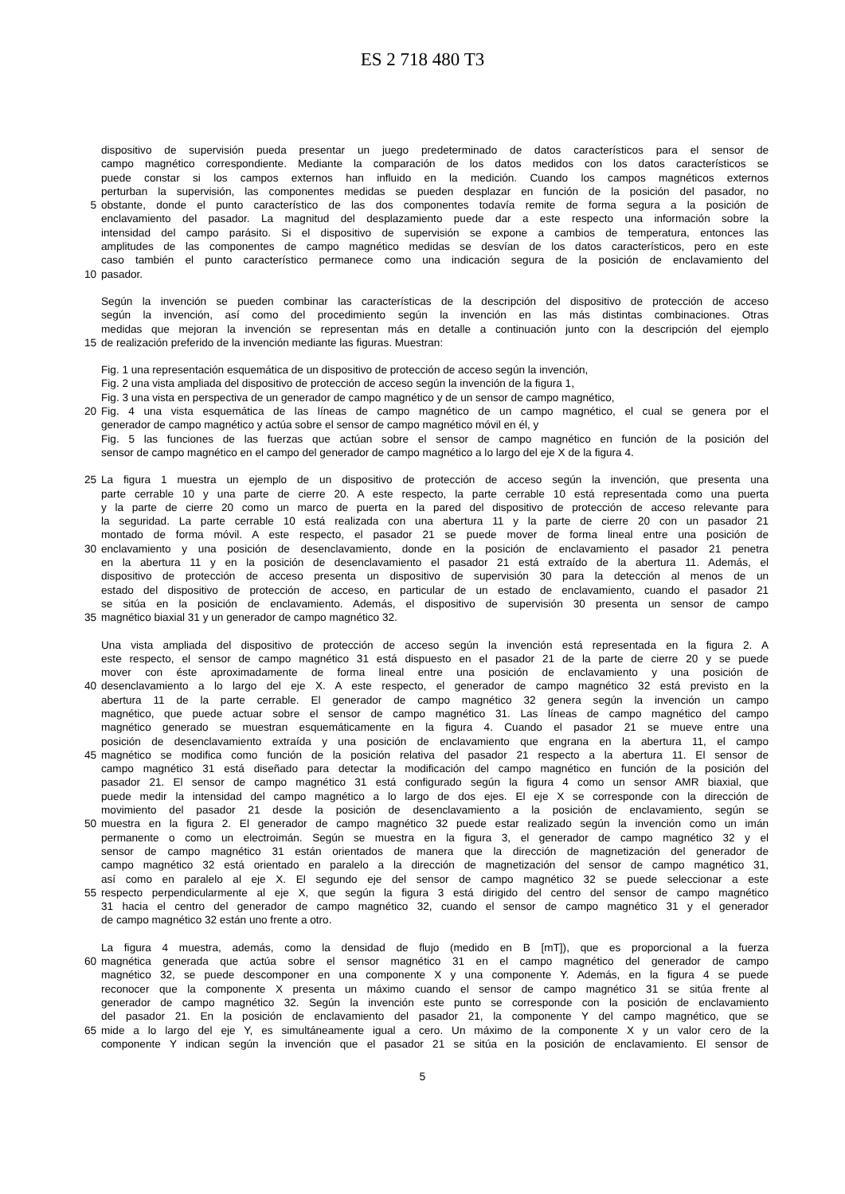ES 2 718 480 T3
dispositivo de supervisión pueda presentar un juego predeterminado de datos característicos para el sensor de
campo magnético correspondiente. Mediante la comparación de los datos medidos con los datos característicos se
puede constar si los campos externos han influido en la medición. Cuando los campos magnéticos externos
perturban la supervisión, las componentes medidas se pueden desplazar en función de la posición del pasador, no
5 obstante, donde el punto característico de las dos componentes todavía remite de forma segura a la posición de
enclavamiento del pasador. La magnitud del desplazamiento puede dar a este respecto una información sobre la
intensidad del campo parásito. Si el dispositivo de supervisión se expone a cambios de temperatura, entonces las
amplitudes de las componentes de campo magnético medidas se desvían de los datos característicos, pero en este
caso también el punto característico permanece como una indicación segura de la posición de enclavamiento del
10 pasador.
Según la invención se pueden combinar las características de la descripción del dispositivo de protección de acceso
según la invención, así como del procedimiento según la invención en las más distintas combinaciones. Otras
medidas que mejoran la invención se representan más en detalle a continuación junto con la descripción del ejemplo
15 de realización preferido de la invención mediante las figuras. Muestran:
Fig. 1 una representación esquemática de un dispositivo de protección de acceso según la invención,
Fig. 2 una vista ampliada del dispositivo de protección de acceso según la invención de la figura 1,
Fig. 3 una vista en perspectiva de un generador de campo magnético y de un sensor de campo magnético,
20 Fig. 4 una vista esquemática de las líneas de campo magnético de un campo magnético, el cual se genera por el
generador de campo magnético y actúa sobre el sensor de campo magnético móvil en él, y
Fig. 5 las funciones de las fuerzas que actúan sobre el sensor de campo magnético en función de la posición del
sensor de campo magnético en el campo del generador de campo magnético a lo largo del eje X de la figura 4.
25 La figura 1 muestra un ejemplo de un dispositivo de protección de acceso según la invención, que presenta una
parte cerrable 10 y una parte de cierre 20. A este respecto, la parte cerrable 10 está representada como una puerta
y la parte de cierre 20 como un marco de puerta en la pared del dispositivo de protección de acceso relevante para
la seguridad. La parte cerrable 10 está realizada con una abertura 11 y la parte de cierre 20 con un pasador 21
montado de forma móvil. A este respecto, el pasador 21 se puede mover de forma lineal entre una posición de
30 enclavamiento y una posición de desenclavamiento, donde en la posición de enclavamiento el pasador 21 penetra
en la abertura 11 y en la posición de desenclavamiento el pasador 21 está extraído de la abertura 11. Además, el
dispositivo de protección de acceso presenta un dispositivo de supervisión 30 para la detección al menos de un
estado del dispositivo de protección de acceso, en particular de un estado de enclavamiento, cuando el pasador 21
se sitúa en la posición de enclavamiento. Además, el dispositivo de supervisión 30 presenta un sensor de campo
35 magnético biaxial 31 y un generador de campo magnético 32.
Una vista ampliada del dispositivo de protección de acceso según la invención está representada en la figura 2. A
este respecto, el sensor de campo magnético 31 está dispuesto en el pasador 21 de la parte de cierre 20 y se puede
mover con éste aproximadamente de forma lineal entre una posición de enclavamiento y una posición de
40 desenclavamiento a lo largo del eje X. A este respecto, el generador de campo magnético 32 está previsto en la
abertura 11 de la parte cerrable. El generador de campo magnético 32 genera según la invención un campo
magnético, que puede actuar sobre el sensor de campo magnético 31. Las líneas de campo magnético del campo
magnético generado se muestran esquemáticamente en la figura 4. Cuando el pasador 21 se mueve entre una
posición de desenclavamiento extraída y una posición de enclavamiento que engrana en la abertura 11, el campo
45 magnético se modifica como función de la posición relativa del pasador 21 respecto a la abertura 11. El sensor de
campo magnético 31 está diseñado para detectar la modificación del campo magnético en función de la posición del
pasador 21. El sensor de campo magnético 31 está configurado según la figura 4 como un sensor AMR biaxial, que
puede medir la intensidad del campo magnético a lo largo de dos ejes. El eje X se corresponde con la dirección de
movimiento del pasador 21 desde la posición de desenclavamiento a la posición de enclavamiento, según se
50 muestra en la figura 2. El generador de campo magnético 32 puede estar realizado según la invención como un imán
permanente o como un electroimán. Según se muestra en la figura 3, el generador de campo magnético 32 y el
sensor de campo magnético 31 están orientados de manera que la dirección de magnetización del generador de
campo magnético 32 está orientado en paralelo a la dirección de magnetización del sensor de campo magnético 31,
así como en paralelo al eje X. El segundo eje del sensor de campo magnético 32 se puede seleccionar a este
55 respecto perpendicularmente al eje X, que según la figura 3 está dirigido del centro del sensor de campo magnético
31 hacia el centro del generador de campo magnético 32, cuando el sensor de campo magnético 31 y el generador
de campo magnético 32 están uno frente a otro.
La figura 4 muestra, además, como la densidad de flujo (medido en B [mT]), que es proporcional a la fuerza
60 magnética generada que actúa sobre el sensor magnético 31 en el campo magnético del generador de campo
magnético 32, se puede descomponer en una componente X y una componente Y. Además, en la figura 4 se puede
reconocer que la componente X presenta un máximo cuando el sensor de campo magnético 31 se sitúa frente al
generador de campo magnético 32. Según la invención este punto se corresponde con la posición de enclavamiento
del pasador 21. En la posición de enclavamiento del pasador 21, la componente Y del campo magnético, que se
65 mide a lo largo del eje Y, es simultáneamente igual a cero. Un máximo de la componente X y un valor cero de la
componente Y indican según la invención que el pasador 21 se sitúa en la posición de enclavamiento. El sensor de
5